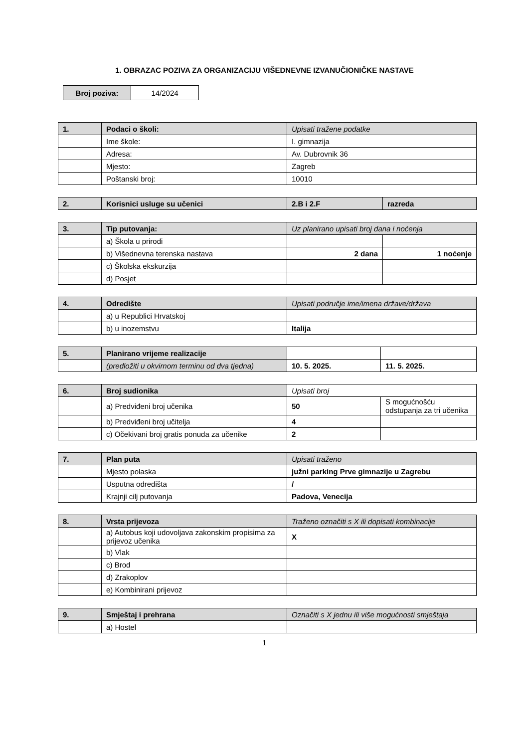1. OBRAZAC POZIVA ZA ORGANIZACIJU VIŠEDNEVNE IZVANUČIONIČKE NASTAVE
| Broj poziva: | 14/2024 |
| 1. | Podaci o školi: | Upisati tražene podatke |
| | Ime škole: | I. gimnazija |
| | Adresa: | Av. Dubrovnik 36 |
| | Mjesto: | Zagreb |
| | Poštanski broj: | 10010 |
| 2. | Korisnici usluge su učenici | 2.B i 2.F | razreda |
| 3. | Tip putovanja: | Uz planirano upisati broj dana i noćenja | |
| | a) Škola u prirodi | | |
| | b) Višednevna terenska nastava | 2 dana | 1 noćenje |
| | c) Školska ekskurzija | | |
| | d) Posjet | | |
| 4. | Odredište | Upisati područje ime/imena države/država |
| | a) u Republici Hrvatskoj | |
| | b) u inozemstvu | Italija |
| 5. | Planirano vrijeme realizacije | | |
| | (predložiti u okvirnom terminu od dva tjedna) | 10. 5. 2025. | 11. 5. 2025. |
| 6. | Broj sudionika | Upisati broj | |
| | a) Predviđeni broj učenika | 50 | S mogućnošću odstupanja za tri učenika |
| | b) Predviđeni broj učitelja | 4 | |
| | c) Očekivani broj gratis ponuda za učenike | 2 | |
| 7. | Plan puta | Upisati traženo |
| | Mjesto polaska | južni parking Prve gimnazije u Zagrebu |
| | Usputna odredišta | / |
| | Krajnji cilj putovanja | Padova, Venecija |
| 8. | Vrsta prijevoza | Traženo označiti s X ili dopisati kombinacije |
| | a) Autobus koji udovoljava zakonskim propisima za prijevoz učenika | X |
| | b) Vlak | |
| | c) Brod | |
| | d) Zrakoplov | |
| | e) Kombinirani prijevoz | |
| 9. | Smještaj i prehrana | Označiti s X jednu ili više mogućnosti smještaja |
| | a) Hostel | |
1